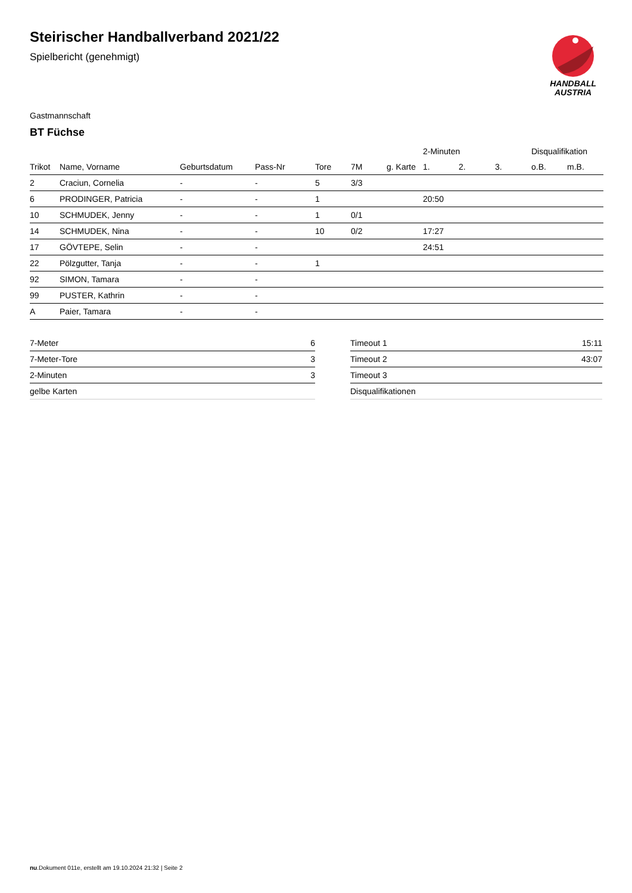Steirischer Handballverband 2021/22
Spielbericht (genehmigt)
HANDBALL
AUSTRIA
Gastmannschaft
BT Füchse
| | | | | | | | 2-Minuten | | | Disqualifikation | |
| --- | --- | --- | --- | --- | --- | --- | --- | --- | --- | --- | --- |
| Trikot | Name, Vorname | Geburtsdatum | Pass-Nr | Tore | 7M | g. Karte | 1. | 2. | 3. | o.B. | m.B. |
| 2 | Craciun, Cornelia | - | - | 5 | 3/3 | | | | | | |
| 6 | PRODINGER, Patricia | - | - | 1 | | | 20:50 | | | | |
| 10 | SCHMUDEK, Jenny | - | - | 1 | 0/1 | | | | | | |
| 14 | SCHMUDEK, Nina | - | - | 10 | 0/2 | | 17:27 | | | | |
| 17 | GÖVTEPE, Selin | - | - | | | | 24:51 | | | | |
| 22 | Pölzgutter, Tanja | - | - | 1 | | | | | | | |
| 92 | SIMON, Tamara | - | - | | | | | | | | |
| 99 | PUSTER, Kathrin | - | - | | | | | | | | |
| A | Paier, Tamara | - | - | | | | | | | | |
| 7-Meter | 6 |
| 7-Meter-Tore | 3 |
| 2-Minuten | 3 |
| gelbe Karten | |
| Timeout 1 | 15:11 |
| Timeout 2 | 43:07 |
| Timeout 3 | |
| Disqualifikationen | |
nu.Dokument 011e, erstellt am 19.10.2024 21:32 | Seite 2